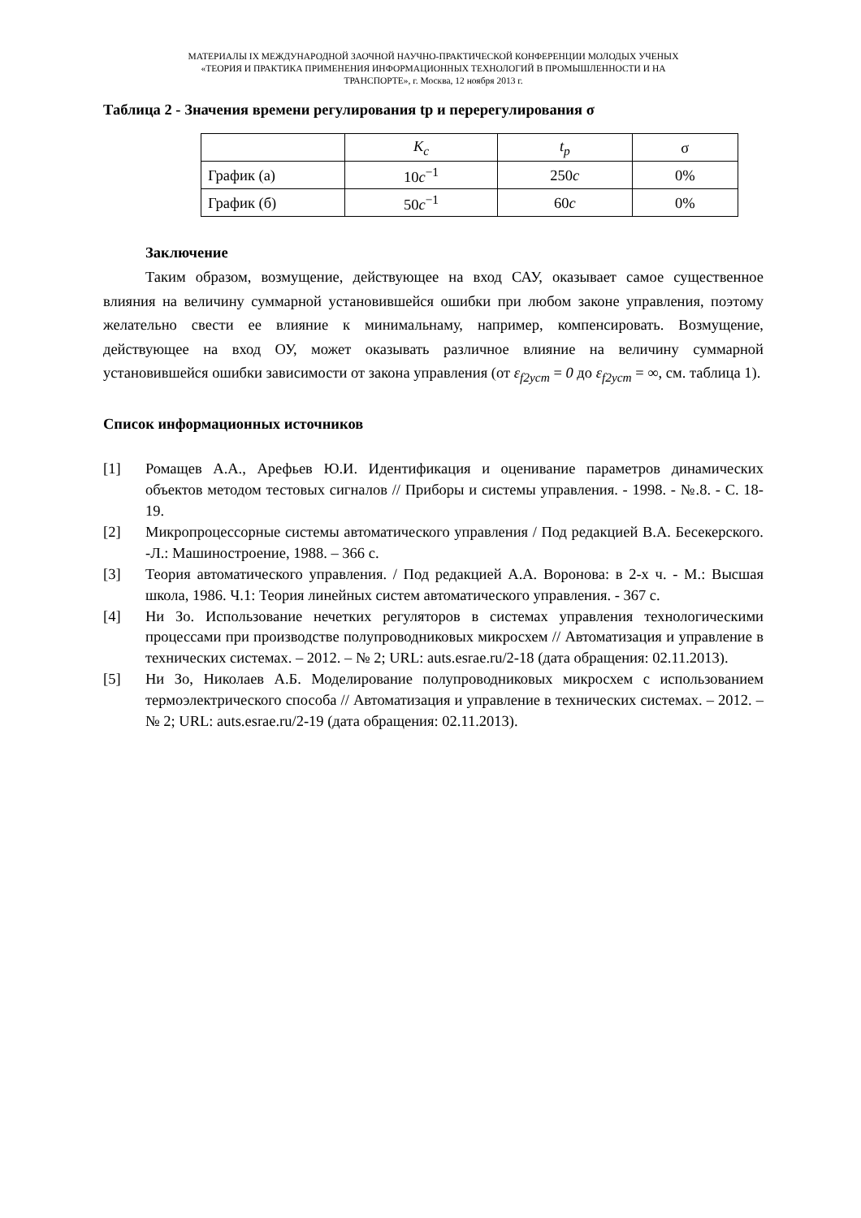МАТЕРИАЛЫ IX МЕЖДУНАРОДНОЙ ЗАОЧНОЙ НАУЧНО-ПРАКТИЧЕСКОЙ КОНФЕРЕНЦИИ МОЛОДЫХ УЧЕНЫХ
«ТЕОРИЯ И ПРАКТИКА ПРИМЕНЕНИЯ ИНФОРМАЦИОННЫХ ТЕХНОЛОГИЙ В ПРОМЫШЛЕННОСТИ И НА
ТРАНСПОРТЕ», г. Москва, 12 ноября 2013 г.
Таблица 2 - Значения времени регулирования tр и перерегулирования σ
| | K<sub>c</sub> | t<sub>p</sub> | σ |
| График (а) | 10 c<sup>−1</sup> | 250 c | 0% |
| График (б) | 50 c<sup>−1</sup> | 60 c | 0% |
Заключение
Таким образом, возмущение, действующее на вход САУ, оказывает самое существенное влияния на величину суммарной установившейся ошибки при любом законе управления, поэтому желательно свести ее влияние к минимальнаму, например, компенсировать. Возмущение, действующее на вход ОУ, может оказывать различное влияние на величину суммарной установившейся ошибки зависимости от закона управления (от ε<sub>f2уст</sub> = 0 до ε<sub>f2уст</sub> = ∞, см. таблица 1).
Список информационных источников
[1] Ромащев А.А., Арефьев Ю.И. Идентификация и оценивание параметров динамических объектов методом тестовых сигналов // Приборы и системы управления. - 1998. - №.8. - С. 18-19.
[2] Микропроцессорные системы автоматического управления / Под редакцией В.А. Бесекерского. -Л.: Машиностроение, 1988. – 366 с.
[3] Теория автоматического управления. / Под редакцией А.А. Воронова: в 2-х ч. - М.: Высшая школа, 1986. Ч.1: Теория линейных систем автоматического управления. - 367 с.
[4] Ни Зо. Использование нечетких регуляторов в системах управления технологическими процессами при производстве полупроводниковых микросхем // Автоматизация и управление в технических системах. – 2012. – № 2; URL: auts.esrae.ru/2-18 (дата обращения: 02.11.2013).
[5] Ни Зо, Николаев А.Б. Моделирование полупроводниковых микросхем с использованием термоэлектрического способа // Автоматизация и управление в технических системах. – 2012. – № 2; URL: auts.esrae.ru/2-19 (дата обращения: 02.11.2013).